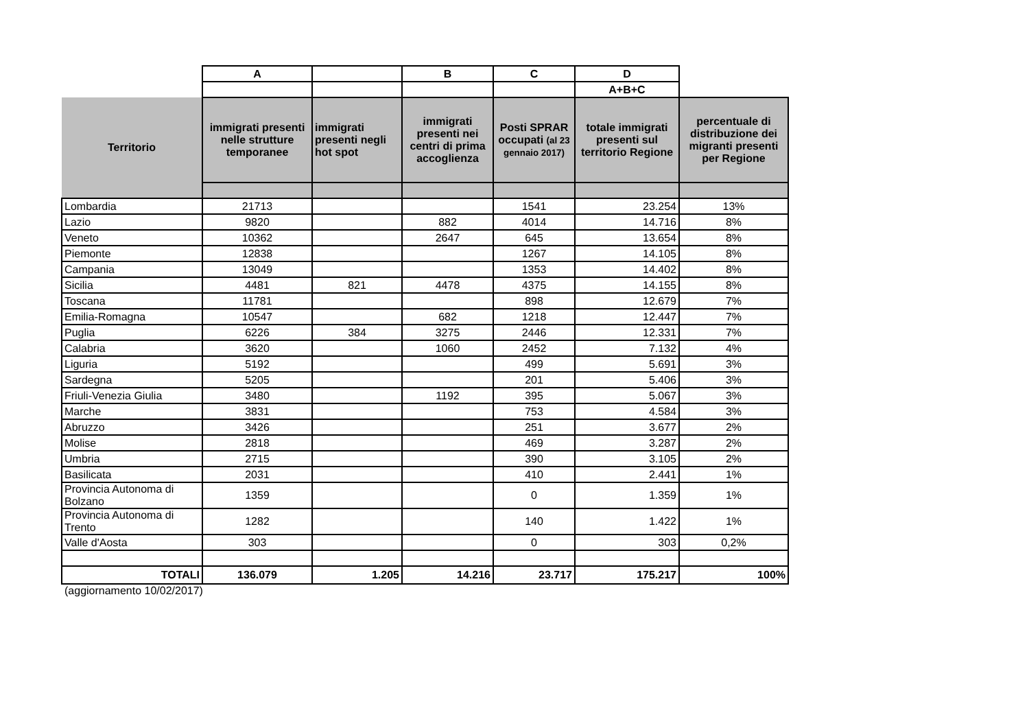| | A | | B | C | D | |
| | | | | | A+B+C | |
| Territorio | immigrati presenti nelle strutture temporanee | immigrati presenti negli hot spot | immigrati presenti nei centri di prima accoglienza | Posti SPRAR occupati (al 23 gennaio 2017) | totale immigrati presenti sul territorio Regione | percentuale di distribuzione dei migranti presenti per Regione |
| Lombardia | 21713 | | | 1541 | 23.254 | 13% |
| Lazio | 9820 | | 882 | 4014 | 14.716 | 8% |
| Veneto | 10362 | | 2647 | 645 | 13.654 | 8% |
| Piemonte | 12838 | | | 1267 | 14.105 | 8% |
| Campania | 13049 | | | 1353 | 14.402 | 8% |
| Sicilia | 4481 | 821 | 4478 | 4375 | 14.155 | 8% |
| Toscana | 11781 | | | 898 | 12.679 | 7% |
| Emilia-Romagna | 10547 | | 682 | 1218 | 12.447 | 7% |
| Puglia | 6226 | 384 | 3275 | 2446 | 12.331 | 7% |
| Calabria | 3620 | | 1060 | 2452 | 7.132 | 4% |
| Liguria | 5192 | | | 499 | 5.691 | 3% |
| Sardegna | 5205 | | | 201 | 5.406 | 3% |
| Friuli-Venezia Giulia | 3480 | | 1192 | 395 | 5.067 | 3% |
| Marche | 3831 | | | 753 | 4.584 | 3% |
| Abruzzo | 3426 | | | 251 | 3.677 | 2% |
| Molise | 2818 | | | 469 | 3.287 | 2% |
| Umbria | 2715 | | | 390 | 3.105 | 2% |
| Basilicata | 2031 | | | 410 | 2.441 | 1% |
| Provincia Autonoma di Bolzano | 1359 | | | 0 | 1.359 | 1% |
| Provincia Autonoma di Trento | 1282 | | | 140 | 1.422 | 1% |
| Valle d'Aosta | 303 | | | 0 | 303 | 0,2% |
| TOTALI | 136.079 | 1.205 | 14.216 | 23.717 | 175.217 | 100% |
(aggiornamento 10/02/2017)